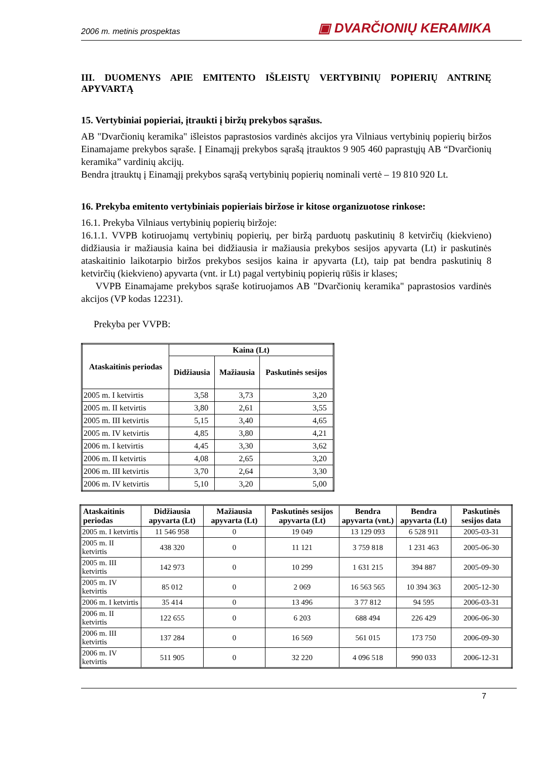2006 m. metinis prospektas ▣ DVARČIONIŲ KERAMIKA
III. DUOMENYS APIE EMITENTO IŠLEISTŲ VERTYBINIŲ POPIERIŲ ANTRINĘ APYVARTĄ
15. Vertybiniai popieriai, įtraukti į biržų prekybos sąrašus.
AB "Dvarčionių keramika" išleistos paprastosios vardinės akcijos yra Vilniaus vertybinių popierių biržos Einamajame prekybos sąraše. Į Einamąjį prekybos sąrašą įtrauktos 9 905 460 paprastųjų AB “Dvarčionių keramika” vardinių akcijų.
Bendra įtrauktų į Einamąjį prekybos sąrašą vertybinių popierių nominali vertė – 19 810 920 Lt.
16. Prekyba emitento vertybiniais popieriais biržose ir kitose organizuotose rinkose:
16.1. Prekyba Vilniaus vertybinių popierių biržoje:
16.1.1. VVPB kotiruojamų vertybinių popierių, per biržą parduotų paskutinių 8 ketvirčių (kiekvieno) didžiausia ir mažiausia kaina bei didžiausia ir mažiausia prekybos sesijos apyvarta (Lt) ir paskutinės ataskaitinio laikotarpio biržos prekybos sesijos kaina ir apyvarta (Lt), taip pat bendra paskutinių 8 ketvirčių (kiekvieno) apyvarta (vnt. ir Lt) pagal vertybinių popierių rūšis ir klases;
VVPB Einamajame prekybos sąraše kotiruojamos AB "Dvarčionių keramika" paprastosios vardinės akcijos (VP kodas 12231).
Prekyba per VVPB:
| Ataskaitinis periodas | Kaina (Lt) | | |
| --- | --- | --- | --- |
| | Didžiausia | Mažiausia | Paskutinės sesijos |
| 2005 m. I ketvirtis | 3,58 | 3,73 | 3,20 |
| 2005 m. II ketvirtis | 3,80 | 2,61 | 3,55 |
| 2005 m. III ketvirtis | 5,15 | 3,40 | 4,65 |
| 2005 m. IV ketvirtis | 4,85 | 3,80 | 4,21 |
| 2006 m. I ketvirtis | 4,45 | 3,30 | 3,62 |
| 2006 m. II ketvirtis | 4,08 | 2,65 | 3,20 |
| 2006 m. III ketvirtis | 3,70 | 2,64 | 3,30 |
| 2006 m. IV ketvirtis | 5,10 | 3,20 | 5,00 |
| Ataskaitinis periodas | Didžiausia apyvarta (Lt) | Mažiausia apyvarta (Lt) | Paskutinės sesijos apyvarta (Lt) | Bendra apyvarta (vnt.) | Bendra apyvarta (Lt) | Paskutinės sesijos data |
| --- | --- | --- | --- | --- | --- | --- |
| 2005 m. I ketvirtis | 11 546 958 | 0 | 19 049 | 13 129 093 | 6 528 911 | 2005-03-31 |
| 2005 m. II ketvirtis | 438 320 | 0 | 11 121 | 3 759 818 | 1 231 463 | 2005-06-30 |
| 2005 m. III ketvirtis | 142 973 | 0 | 10 299 | 1 631 215 | 394 887 | 2005-09-30 |
| 2005 m. IV ketvirtis | 85 012 | 0 | 2 069 | 16 563 565 | 10 394 363 | 2005-12-30 |
| 2006 m. I ketvirtis | 35 414 | 0 | 13 496 | 3 77 812 | 94 595 | 2006-03-31 |
| 2006 m. II ketvirtis | 122 655 | 0 | 6 203 | 688 494 | 226 429 | 2006-06-30 |
| 2006 m. III ketvirtis | 137 284 | 0 | 16 569 | 561 015 | 173 750 | 2006-09-30 |
| 2006 m. IV ketvirtis | 511 905 | 0 | 32 220 | 4 096 518 | 990 033 | 2006-12-31 |
7